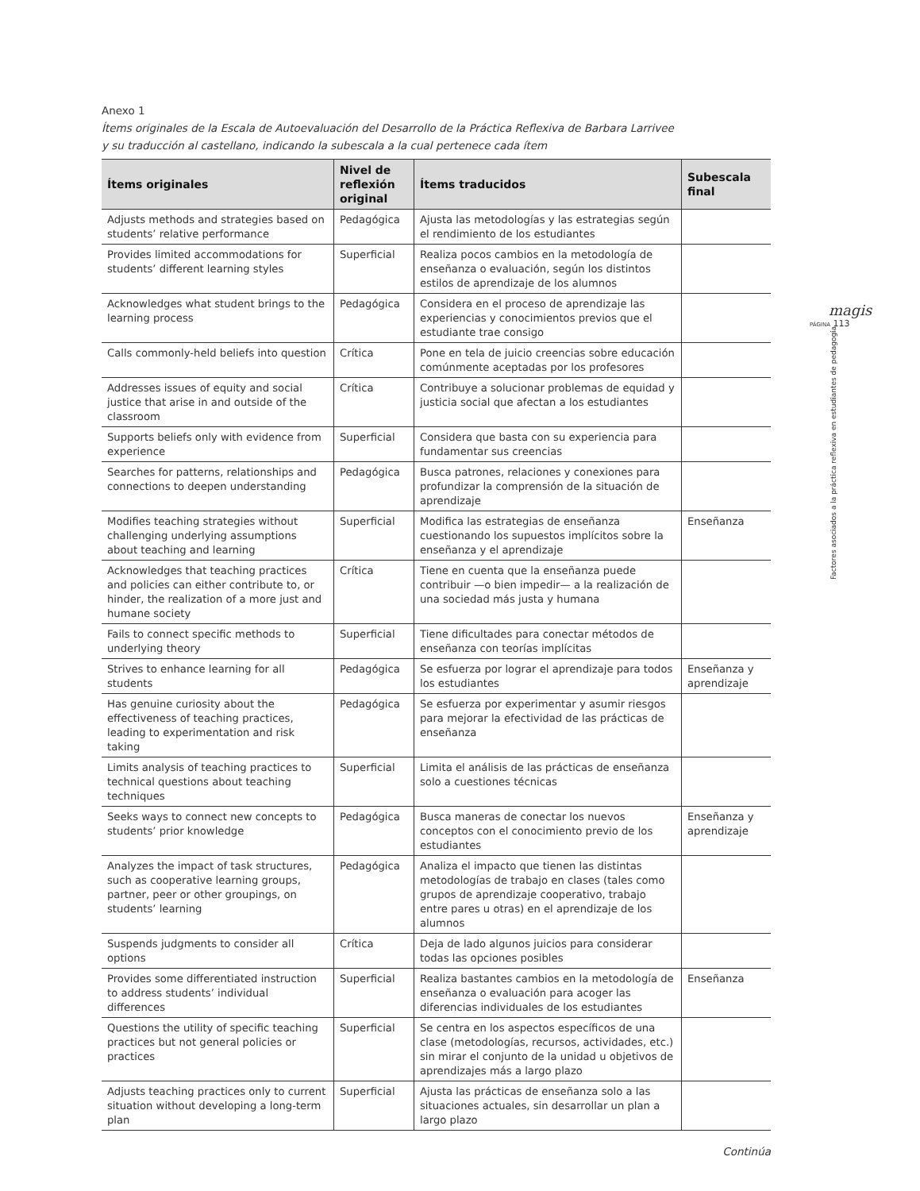magis
PÁGINA 113
Factores asociados a la práctica reflexiva en estudiantes de pedagogía
Anexo 1
Ítems originales de la Escala de Autoevaluación del Desarrollo de la Práctica Reflexiva de Barbara Larrivee
y su traducción al castellano, indicando la subescala a la cual pertenece cada ítem
| Ítems originales | Nivel de reflexión original | Ítems traducidos | Subescala final |
| --- | --- | --- | --- |
| Adjusts methods and strategies based on students’ relative performance | Pedagógica | Ajusta las metodologías y las estrategias según el rendimiento de los estudiantes | |
| Provides limited accommodations for students’ different learning styles | Superficial | Realiza pocos cambios en la metodología de enseñanza o evaluación, según los distintos estilos de aprendizaje de los alumnos | |
| Acknowledges what student brings to the learning process | Pedagógica | Considera en el proceso de aprendizaje las experiencias y conocimientos previos que el estudiante trae consigo | |
| Calls commonly-held beliefs into question | Crítica | Pone en tela de juicio creencias sobre educación comúnmente aceptadas por los profesores | |
| Addresses issues of equity and social justice that arise in and outside of the classroom | Crítica | Contribuye a solucionar problemas de equidad y justicia social que afectan a los estudiantes | |
| Supports beliefs only with evidence from experience | Superficial | Considera que basta con su experiencia para fundamentar sus creencias | |
| Searches for patterns, relationships and connections to deepen understanding | Pedagógica | Busca patrones, relaciones y conexiones para profundizar la comprensión de la situación de aprendizaje | |
| Modifies teaching strategies without challenging underlying assumptions about teaching and learning | Superficial | Modifica las estrategias de enseñanza cuestionando los supuestos implícitos sobre la enseñanza y el aprendizaje | Enseñanza |
| Acknowledges that teaching practices and policies can either contribute to, or hinder, the realization of a more just and humane society | Crítica | Tiene en cuenta que la enseñanza puede contribuir —o bien impedir— a la realización de una sociedad más justa y humana | |
| Fails to connect specific methods to underlying theory | Superficial | Tiene dificultades para conectar métodos de enseñanza con teorías implícitas | |
| Strives to enhance learning for all students | Pedagógica | Se esfuerza por lograr el aprendizaje para todos los estudiantes | Enseñanza y aprendizaje |
| Has genuine curiosity about the effectiveness of teaching practices, leading to experimentation and risk taking | Pedagógica | Se esfuerza por experimentar y asumir riesgos para mejorar la efectividad de las prácticas de enseñanza | |
| Limits analysis of teaching practices to technical questions about teaching techniques | Superficial | Limita el análisis de las prácticas de enseñanza solo a cuestiones técnicas | |
| Seeks ways to connect new concepts to students’ prior knowledge | Pedagógica | Busca maneras de conectar los nuevos conceptos con el conocimiento previo de los estudiantes | Enseñanza y aprendizaje |
| Analyzes the impact of task structures, such as cooperative learning groups, partner, peer or other groupings, on students’ learning | Pedagógica | Analiza el impacto que tienen las distintas metodologías de trabajo en clases (tales como grupos de aprendizaje cooperativo, trabajo entre pares u otras) en el aprendizaje de los alumnos | |
| Suspends judgments to consider all options | Crítica | Deja de lado algunos juicios para considerar todas las opciones posibles | |
| Provides some differentiated instruction to address students’ individual differences | Superficial | Realiza bastantes cambios en la metodología de enseñanza o evaluación para acoger las diferencias individuales de los estudiantes | Enseñanza |
| Questions the utility of specific teaching practices but not general policies or practices | Superficial | Se centra en los aspectos específicos de una clase (metodologías, recursos, actividades, etc.) sin mirar el conjunto de la unidad u objetivos de aprendizajes más a largo plazo | |
| Adjusts teaching practices only to current situation without developing a long-term plan | Superficial | Ajusta las prácticas de enseñanza solo a las situaciones actuales, sin desarrollar un plan a largo plazo | |
Continúa